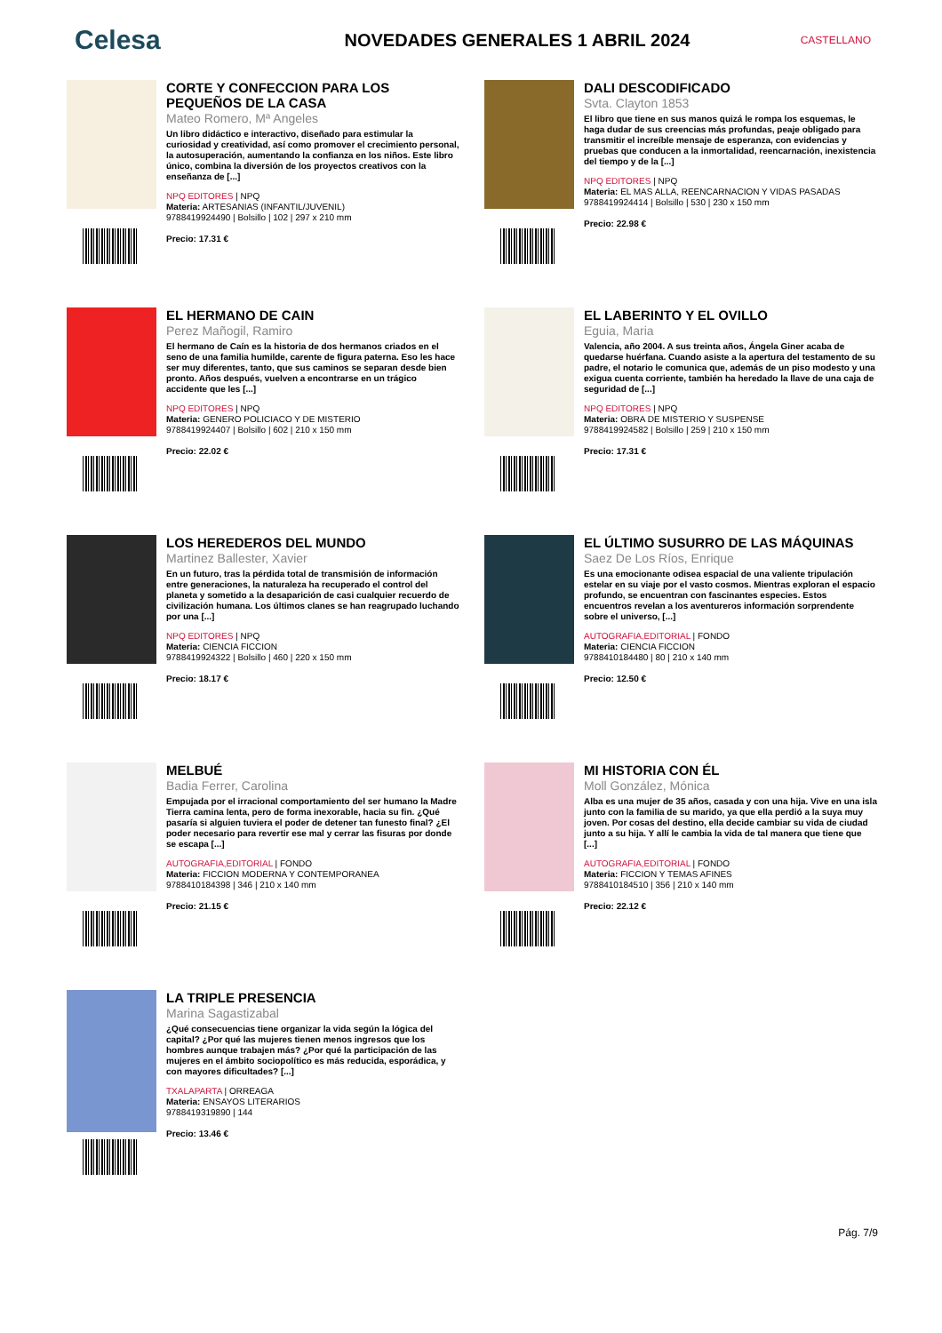Celesa
NOVEDADES GENERALES 1 ABRIL 2024
CASTELLANO
CORTE Y CONFECCION PARA LOS PEQUEÑOS DE LA CASA
Mateo Romero, Mª Angeles
Un libro didáctico e interactivo, diseñado para estimular la curiosidad y creatividad, así como promover el crecimiento personal, la autosuperación, aumentando la confianza en los niños. Este libro único, combina la diversión de los proyectos creativos con la enseñanza de [...]
NPQ EDITORES | NPQ
Materia: ARTESANIAS (INFANTIL/JUVENIL)
9788419924490 | Bolsillo | 102 | 297 x 210 mm
Precio: 17.31 €
DALI DESCODIFICADO
Svta. Clayton 1853
El libro que tiene en sus manos quizá le rompa los esquemas, le haga dudar de sus creencias más profundas, peaje obligado para transmitir el increíble mensaje de esperanza, con evidencias y pruebas que conducen a la inmortalidad, reencarnación, inexistencia del tiempo y de la [...]
NPQ EDITORES | NPQ
Materia: EL MAS ALLA, REENCARNACION Y VIDAS PASADAS
9788419924414 | Bolsillo | 530 | 230 x 150 mm
Precio: 22.98 €
EL HERMANO DE CAIN
Perez Mañogil, Ramiro
El hermano de Caín es la historia de dos hermanos criados en el seno de una familia humilde, carente de figura paterna. Eso les hace ser muy diferentes, tanto, que sus caminos se separan desde bien pronto. Años después, vuelven a encontrarse en un trágico accidente que les [...]
NPQ EDITORES | NPQ
Materia: GENERO POLICIACO Y DE MISTERIO
9788419924407 | Bolsillo | 602 | 210 x 150 mm
Precio: 22.02 €
EL LABERINTO Y EL OVILLO
Eguia, Maria
Valencia, año 2004. A sus treinta años, Ángela Giner acaba de quedarse huérfana. Cuando asiste a la apertura del testamento de su padre, el notario le comunica que, además de un piso modesto y una exigua cuenta corriente, también ha heredado la llave de una caja de seguridad de [...]
NPQ EDITORES | NPQ
Materia: OBRA DE MISTERIO Y SUSPENSE
9788419924582 | Bolsillo | 259 | 210 x 150 mm
Precio: 17.31 €
LOS HEREDEROS DEL MUNDO
Martinez Ballester, Xavier
En un futuro, tras la pérdida total de transmisión de información entre generaciones, la naturaleza ha recuperado el control del planeta y sometido a la desaparición de casi cualquier recuerdo de civilización humana. Los últimos clanes se han reagrupado luchando por una [...]
NPQ EDITORES | NPQ
Materia: CIENCIA FICCION
9788419924322 | Bolsillo | 460 | 220 x 150 mm
Precio: 18.17 €
EL ÚLTIMO SUSURRO DE LAS MÁQUINAS
Saez De Los Ríos, Enrique
Es una emocionante odisea espacial de una valiente tripulación estelar en su viaje por el vasto cosmos. Mientras exploran el espacio profundo, se encuentran con fascinantes especies. Estos encuentros revelan a los aventureros información sorprendente sobre el universo, [...]
AUTOGRAFIA,EDITORIAL | FONDO
Materia: CIENCIA FICCION
9788410184480 | 80 | 210 x 140 mm
Precio: 12.50 €
MELBUÉ
Badia Ferrer, Carolina
Empujada por el irracional comportamiento del ser humano la Madre Tierra camina lenta, pero de forma inexorable, hacia su fin. ¿Qué pasaría si alguien tuviera el poder de detener tan funesto final? ¿El poder necesario para revertir ese mal y cerrar las fisuras por donde se escapa [...]
AUTOGRAFIA,EDITORIAL | FONDO
Materia: FICCION MODERNA Y CONTEMPORANEA
9788410184398 | 346 | 210 x 140 mm
Precio: 21.15 €
MI HISTORIA CON ÉL
Moll González, Mónica
Alba es una mujer de 35 años, casada y con una hija. Vive en una isla junto con la familia de su marido, ya que ella perdió a la suya muy joven. Por cosas del destino, ella decide cambiar su vida de ciudad junto a su hija. Y allí le cambia la vida de tal manera que tiene que [...]
AUTOGRAFIA,EDITORIAL | FONDO
Materia: FICCION Y TEMAS AFINES
9788410184510 | 356 | 210 x 140 mm
Precio: 22.12 €
LA TRIPLE PRESENCIA
Marina Sagastizabal
¿Qué consecuencias tiene organizar la vida según la lógica del capital? ¿Por qué las mujeres tienen menos ingresos que los hombres aunque trabajen más? ¿Por qué la participación de las mujeres en el ámbito sociopolítico es más reducida, esporádica, y con mayores dificultades? [...]
TXALAPARTA | ORREAGA
Materia: ENSAYOS LITERARIOS
9788419319890 | 144
Precio: 13.46 €
Pág. 7/9